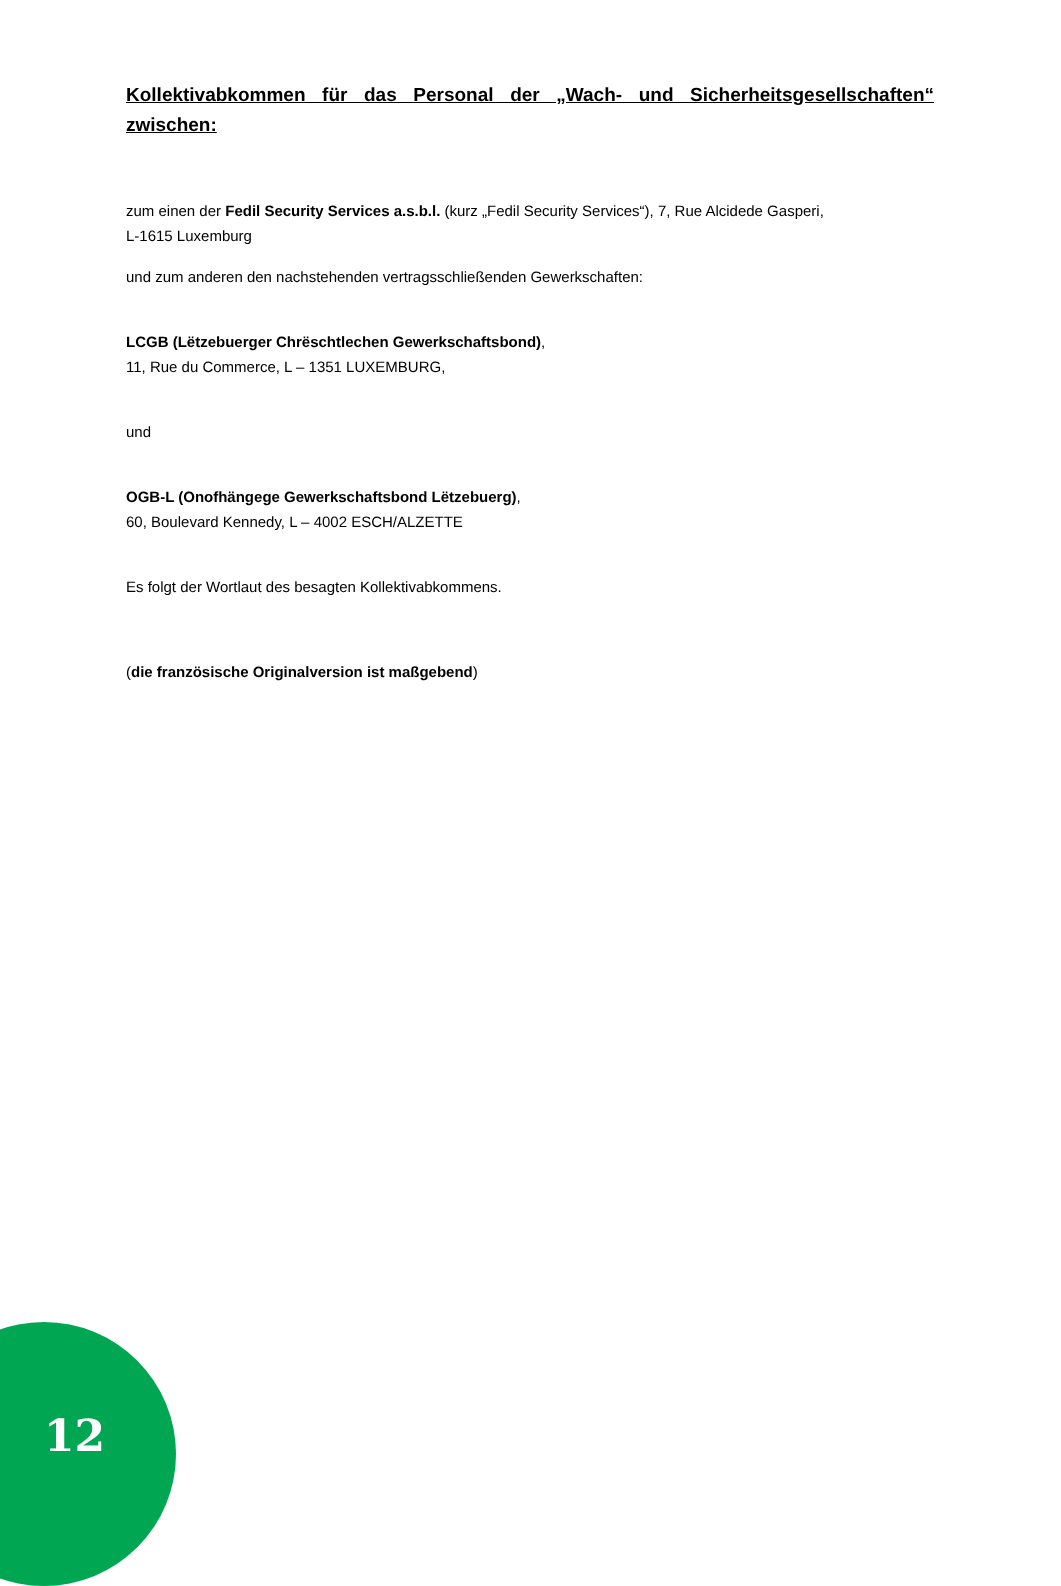Kollektivabkommen für das Personal der „Wach- und Sicherheitsgesellschaften“ zwischen:
zum einen der Fedil Security Services a.s.b.l. (kurz „Fedil Security Services“), 7, Rue Alcidede Gasperi,
L-1615 Luxemburg
und zum anderen den nachstehenden vertragsschließenden Gewerkschaften:
LCGB (Lëtzebuerger Chrëschtlechen Gewerkschaftsbond),
11, Rue du Commerce, L – 1351 LUXEMBURG,
und
OGB-L (Onofhängege Gewerkschaftsbond Lëtzebuerg),
60, Boulevard Kennedy, L – 4002 ESCH/ALZETTE
Es folgt der Wortlaut des besagten Kollektivabkommens.
(die französische Originalversion ist maßgebend)
12